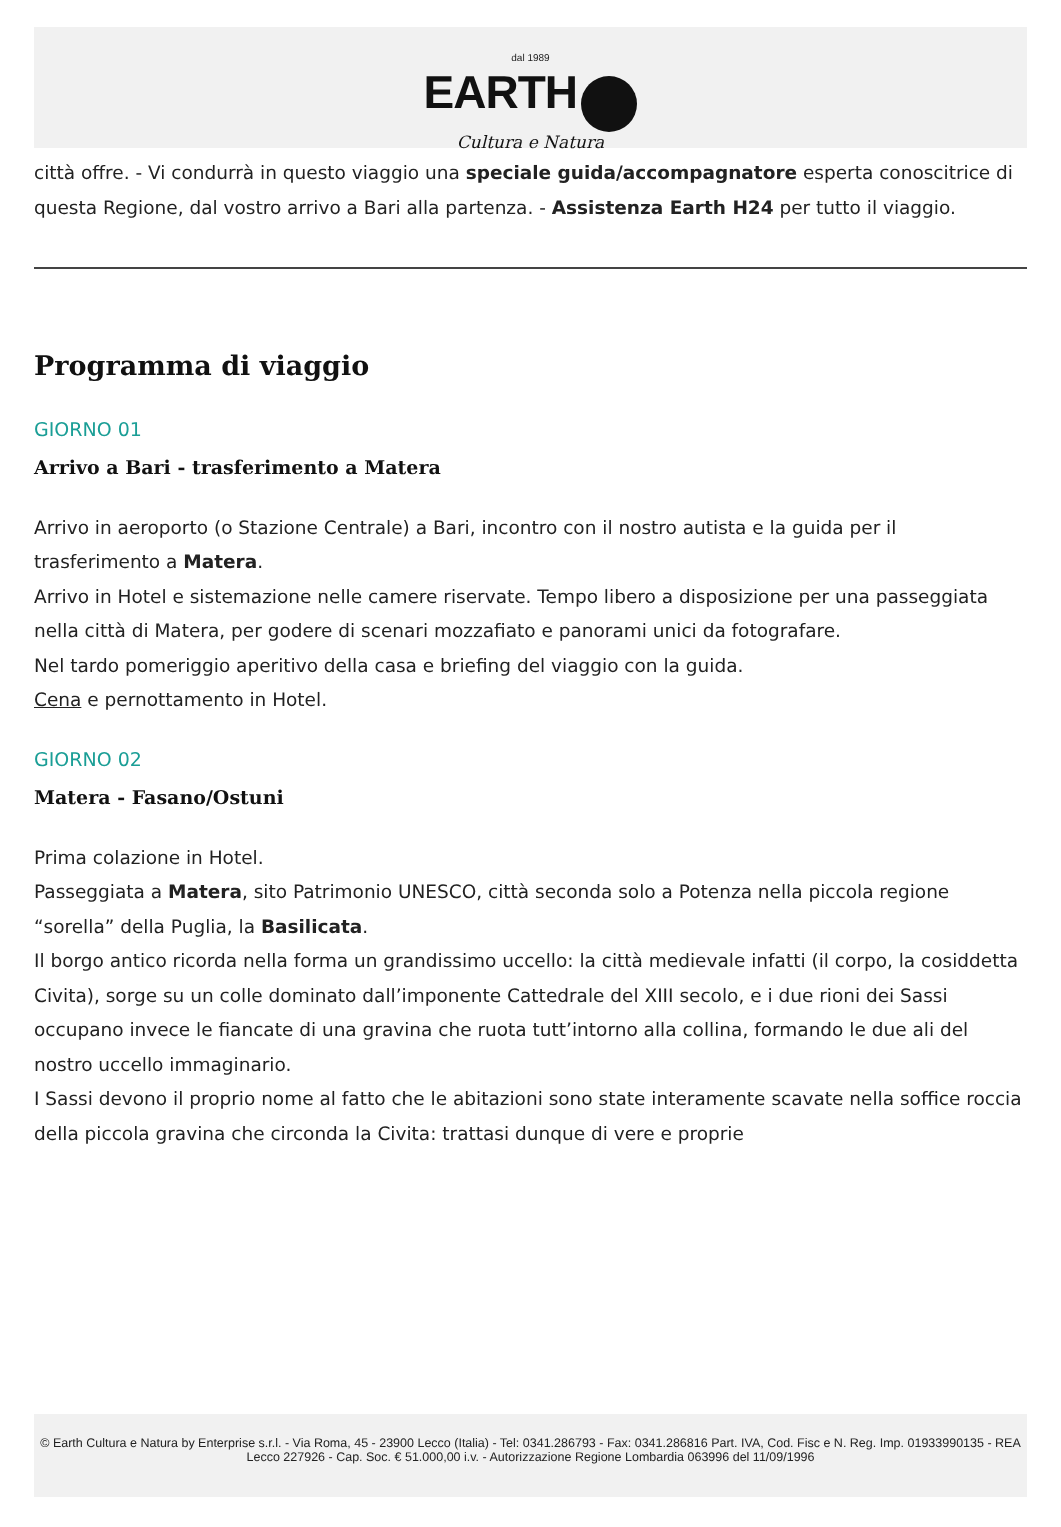dal 1989
EARTH
Cultura e Natura
città offre. - Vi condurrà in questo viaggio una speciale guida/accompagnatore esperta conoscitrice di questa Regione, dal vostro arrivo a Bari alla partenza. - Assistenza Earth H24 per tutto il viaggio.
Programma di viaggio
GIORNO 01
Arrivo a Bari - trasferimento a Matera
Arrivo in aeroporto (o Stazione Centrale) a Bari, incontro con il nostro autista e la guida per il trasferimento a Matera.
Arrivo in Hotel e sistemazione nelle camere riservate. Tempo libero a disposizione per una passeggiata nella città di Matera, per godere di scenari mozzafiato e panorami unici da fotografare.
Nel tardo pomeriggio aperitivo della casa e briefing del viaggio con la guida.
Cena e pernottamento in Hotel.
GIORNO 02
Matera - Fasano/Ostuni
Prima colazione in Hotel.
Passeggiata a Matera, sito Patrimonio UNESCO, città seconda solo a Potenza nella piccola regione “sorella” della Puglia, la Basilicata.
Il borgo antico ricorda nella forma un grandissimo uccello: la città medievale infatti (il corpo, la cosiddetta Civita), sorge su un colle dominato dall’imponente Cattedrale del XIII secolo, e i due rioni dei Sassi occupano invece le fiancate di una gravina che ruota tutt’intorno alla collina, formando le due ali del nostro uccello immaginario.
I Sassi devono il proprio nome al fatto che le abitazioni sono state interamente scavate nella soffice roccia della piccola gravina che circonda la Civita: trattasi dunque di vere e proprie
© Earth Cultura e Natura by Enterprise s.r.l. - Via Roma, 45 - 23900 Lecco (Italia) - Tel: 0341.286793 - Fax: 0341.286816 Part. IVA, Cod. Fisc e N. Reg. Imp. 01933990135 - REA Lecco 227926 - Cap. Soc. € 51.000,00 i.v. - Autorizzazione Regione Lombardia 063996 del 11/09/1996